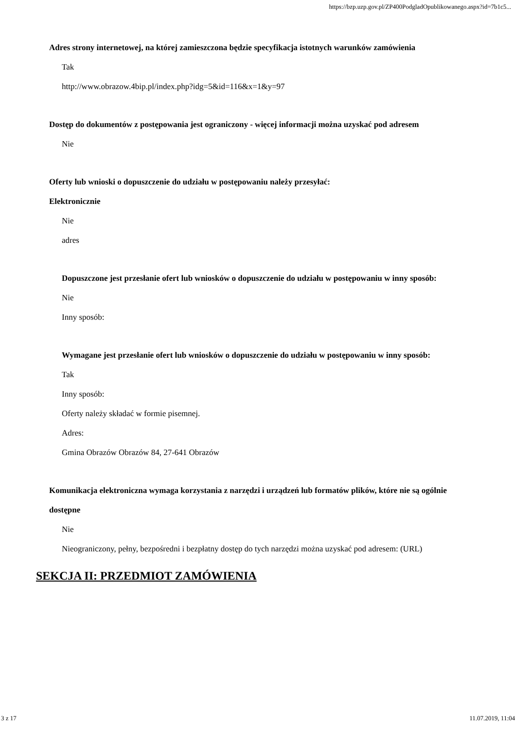https://bzp.uzp.gov.pl/ZP400PodgladOpublikowanego.aspx?id=7b1c5...
Adres strony internetowej, na której zamieszczona będzie specyfikacja istotnych warunków zamówienia
Tak
http://www.obrazow.4bip.pl/index.php?idg=5&id=116&x=1&y=97
Dostęp do dokumentów z postępowania jest ograniczony - więcej informacji można uzyskać pod adresem
Nie
Oferty lub wnioski o dopuszczenie do udziału w postępowaniu należy przesyłać:
Elektronicznie
Nie
adres
Dopuszczone jest przesłanie ofert lub wniosków o dopuszczenie do udziału w postępowaniu w inny sposób:
Nie
Inny sposób:
Wymagane jest przesłanie ofert lub wniosków o dopuszczenie do udziału w postępowaniu w inny sposób:
Tak
Inny sposób:
Oferty należy składać w formie pisemnej.
Adres:
Gmina Obrazów Obrazów 84, 27-641 Obrazów
Komunikacja elektroniczna wymaga korzystania z narzędzi i urządzeń lub formatów plików, które nie są ogólnie dostępne
Nie
Nieograniczony, pełny, bezpośredni i bezpłatny dostęp do tych narzędzi można uzyskać pod adresem: (URL)
SEKCJA II: PRZEDMIOT ZAMÓWIENIA
3 z 17 11.07.2019, 11:04